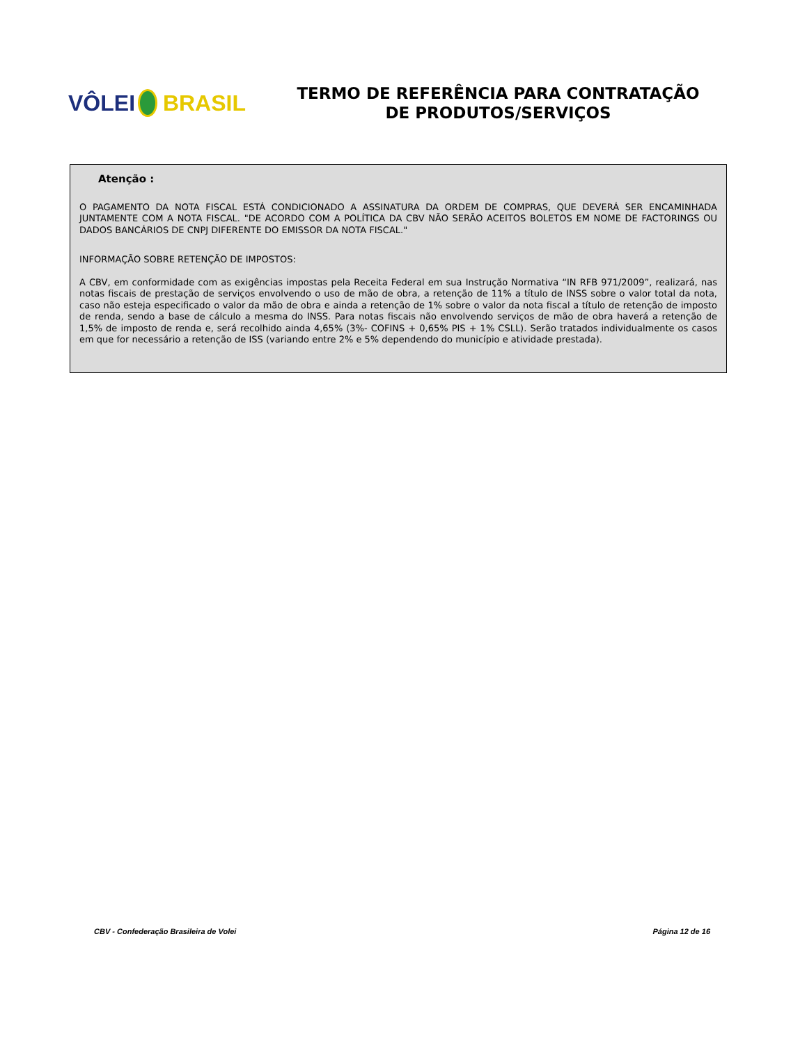VÔLEI BRASIL
TERMO DE REFERÊNCIA PARA CONTRATAÇÃO
DE PRODUTOS/SERVIÇOS
Atenção :
O PAGAMENTO DA NOTA FISCAL ESTÁ CONDICIONADO A ASSINATURA DA ORDEM DE COMPRAS, QUE DEVERÁ SER ENCAMINHADA JUNTAMENTE COM A NOTA FISCAL. "DE ACORDO COM A POLÍTICA DA CBV NÃO SERÃO ACEITOS BOLETOS EM NOME DE FACTORINGS OU DADOS BANCÁRIOS DE CNPJ DIFERENTE DO EMISSOR DA NOTA FISCAL."
INFORMAÇÃO SOBRE RETENÇÃO DE IMPOSTOS:
A CBV, em conformidade com as exigências impostas pela Receita Federal em sua Instrução Normativa “IN RFB 971/2009”, realizará, nas notas fiscais de prestação de serviços envolvendo o uso de mão de obra, a retenção de 11% a título de INSS sobre o valor total da nota, caso não esteja especificado o valor da mão de obra e ainda a retenção de 1% sobre o valor da nota fiscal a título de retenção de imposto de renda, sendo a base de cálculo a mesma do INSS. Para notas fiscais não envolvendo serviços de mão de obra haverá a retenção de 1,5% de imposto de renda e, será recolhido ainda 4,65% (3%- COFINS + 0,65% PIS + 1% CSLL). Serão tratados individualmente os casos em que for necessário a retenção de ISS (variando entre 2% e 5% dependendo do município e atividade prestada).
CBV - Confederação Brasileira de Volei Página 12 de 16